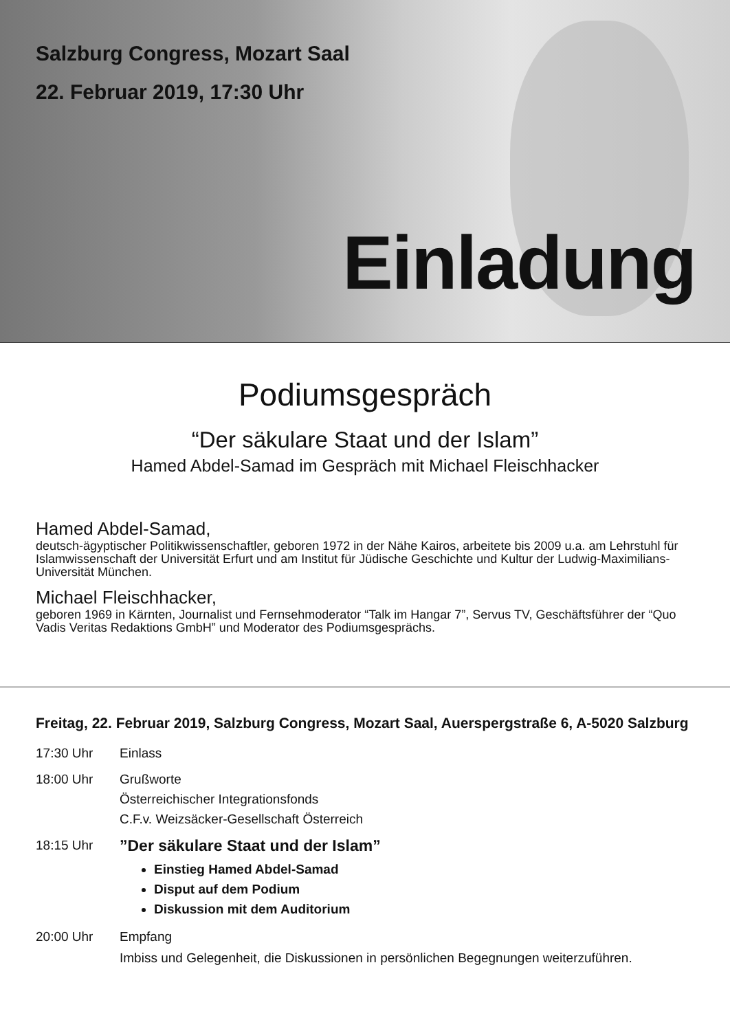Salzburg Congress, Mozart Saal
22. Februar 2019, 17:30 Uhr
Einladung
Podiumsgespräch
“Der säkulare Staat und der Islam”
Hamed Abdel-Samad im Gespräch mit Michael Fleischhacker
Hamed Abdel-Samad,
deutsch-ägyptischer Politikwissenschaftler, geboren 1972 in der Nähe Kairos, arbeitete bis 2009 u.a. am Lehrstuhl für Islamwissenschaft der Universität Erfurt und am Institut für Jüdische Geschichte und Kultur der Ludwig-Maximilians-Universität München.
Michael Fleischhacker,
geboren 1969 in Kärnten, Journalist und Fernsehmoderator “Talk im Hangar 7”, Servus TV, Geschäftsführer der “Quo Vadis Veritas Redaktions GmbH” und Moderator des Podiumsgesprächs.
Freitag, 22. Februar 2019, Salzburg Congress, Mozart Saal, Auerspergstraße 6, A-5020 Salzburg
17:30 Uhr Einlass
18:00 Uhr Grußworte
Österreichischer Integrationsfonds
C.F.v. Weizsäcker-Gesellschaft Österreich
18:15 Uhr
”Der säkulare Staat und der Islam”
Einstieg Hamed Abdel-Samad
Disput auf dem Podium
Diskussion mit dem Auditorium
20:00 Uhr Empfang
Imbiss und Gelegenheit, die Diskussionen in persönlichen Begegnungen weiterzuführen.